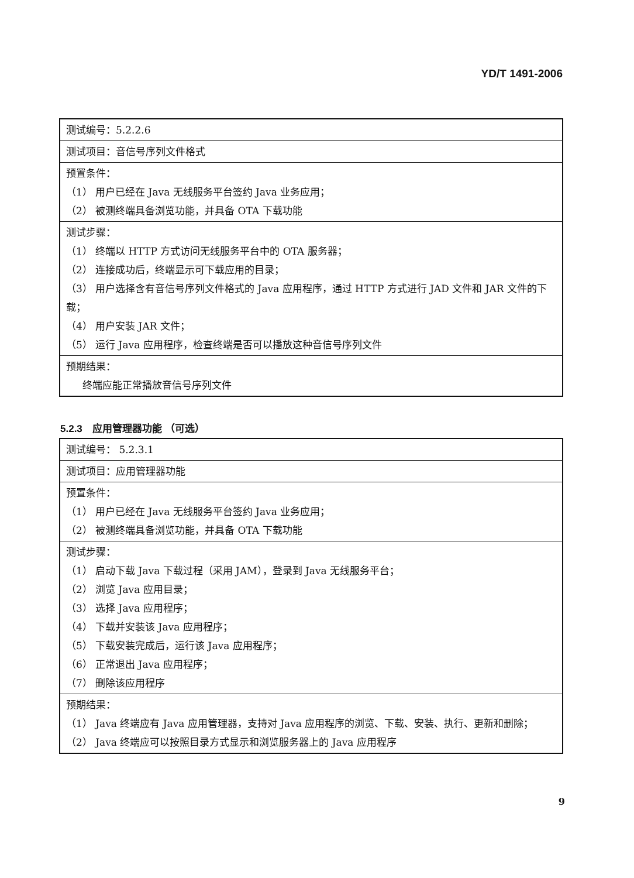YD/T 1491-2006
| 测试编号：5.2.2.6 |
| 测试项目：音信号序列文件格式 |
| 预置条件： （1） 用户已经在 Java 无线服务平台签约 Java 业务应用； （2） 被测终端具备浏览功能，并具备 OTA 下载功能 |
| 测试步骤： （1） 终端以 HTTP 方式访问无线服务平台中的 OTA 服务器； （2） 连接成功后，终端显示可下载应用的目录； （3） 用户选择含有音信号序列文件格式的 Java 应用程序，通过 HTTP 方式进行 JAD 文件和 JAR 文件的下载； （4） 用户安装 JAR 文件； （5） 运行 Java 应用程序，检查终端是否可以播放这种音信号序列文件 |
| 预期结果： 终端应能正常播放音信号序列文件 |
5.2.3　应用管理器功能 （可选）
| 测试编号： 5.2.3.1 |
| 测试项目：应用管理器功能 |
| 预置条件： （1） 用户已经在 Java 无线服务平台签约 Java 业务应用； （2） 被测终端具备浏览功能，并具备 OTA 下载功能 |
| 测试步骤： （1） 启动下载 Java 下载过程（采用 JAM），登录到 Java 无线服务平台； （2） 浏览 Java 应用目录； （3） 选择 Java 应用程序； （4） 下载并安装该 Java 应用程序； （5） 下载安装完成后，运行该 Java 应用程序； （6） 正常退出 Java 应用程序； （7） 删除该应用程序 |
| 预期结果： （1） Java 终端应有 Java 应用管理器，支持对 Java 应用程序的浏览、下载、安装、执行、更新和删除； （2） Java 终端应可以按照目录方式显示和浏览服务器上的 Java 应用程序 |
9